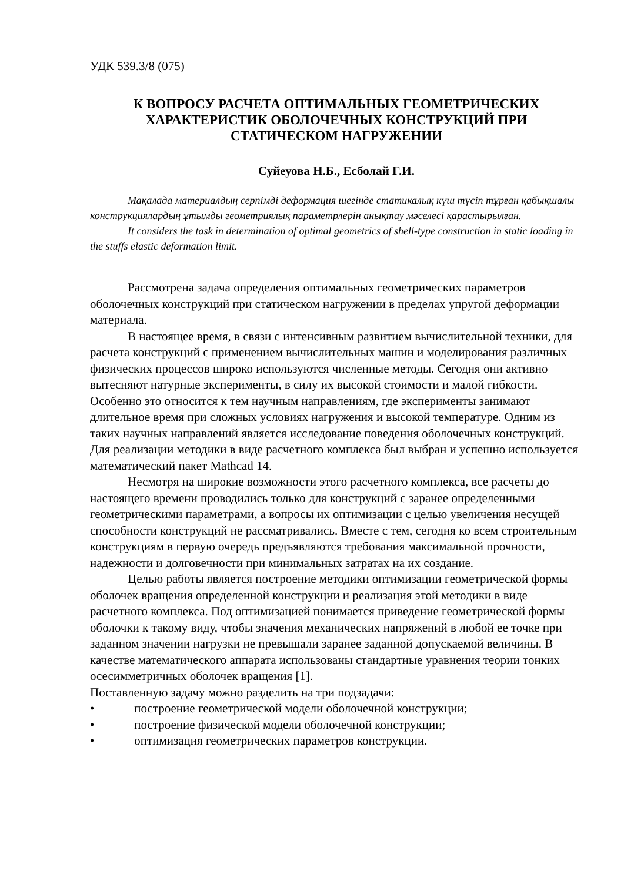УДК 539.3/8 (075)
К ВОПРОСУ РАСЧЕТА ОПТИМАЛЬНЫХ ГЕОМЕТРИЧЕСКИХ
ХАРАКТЕРИСТИК ОБОЛОЧЕЧНЫХ КОНСТРУКЦИЙ ПРИ
СТАТИЧЕСКОМ НАГРУЖЕНИИ
Суйеуова Н.Б., Есболай Г.И.
Мақалада материалдың серпімді деформация шегінде статикалық күш түсіп тұрған қабықшалы конструкциялардың ұтымды геометриялық параметрлерін анықтау мәселесі қарастырылған.
It considers the task in determination of optimal geometrics of shell-type construction in static loading in the stuffs elastic deformation limit.
Рассмотрена задача определения оптимальных геометрических параметров оболочечных конструкций при статическом нагружении в пределах упругой деформации материала.
В настоящее время, в связи с интенсивным развитием вычислительной техники, для расчета конструкций с применением вычислительных машин и моделирования различных физических процессов широко используются численные методы. Сегодня они активно вытесняют натурные эксперименты, в силу их высокой стоимости и малой гибкости. Особенно это относится к тем научным направлениям, где эксперименты занимают длительное время при сложных условиях нагружения и высокой температуре. Одним из таких научных направлений является исследование поведения оболочечных конструкций. Для реализации методики в виде расчетного комплекса был выбран и успешно используется математический пакет Mathcad 14.
Несмотря на широкие возможности этого расчетного комплекса, все расчеты до настоящего времени проводились только для конструкций с заранее определенными геометрическими параметрами, а вопросы их оптимизации с целью увеличения несущей способности конструкций не рассматривались. Вместе с тем, сегодня ко всем строительным конструкциям в первую очередь предъявляются требования максимальной прочности, надежности и долговечности при минимальных затратах на их создание.
Целью работы является построение методики оптимизации геометрической формы оболочек вращения определенной конструкции и реализация этой методики в виде расчетного комплекса. Под оптимизацией понимается приведение геометрической формы оболочки к такому виду, чтобы значения механических напряжений в любой ее точке при заданном значении нагрузки не превышали заранее заданной допускаемой величины. В качестве математического аппарата использованы стандартные уравнения теории тонких осесимметричных оболочек вращения [1].
Поставленную задачу можно разделить на три подзадачи:
• построение геометрической модели оболочечной конструкции;
• построение физической модели оболочечной конструкции;
• оптимизация геометрических параметров конструкции.